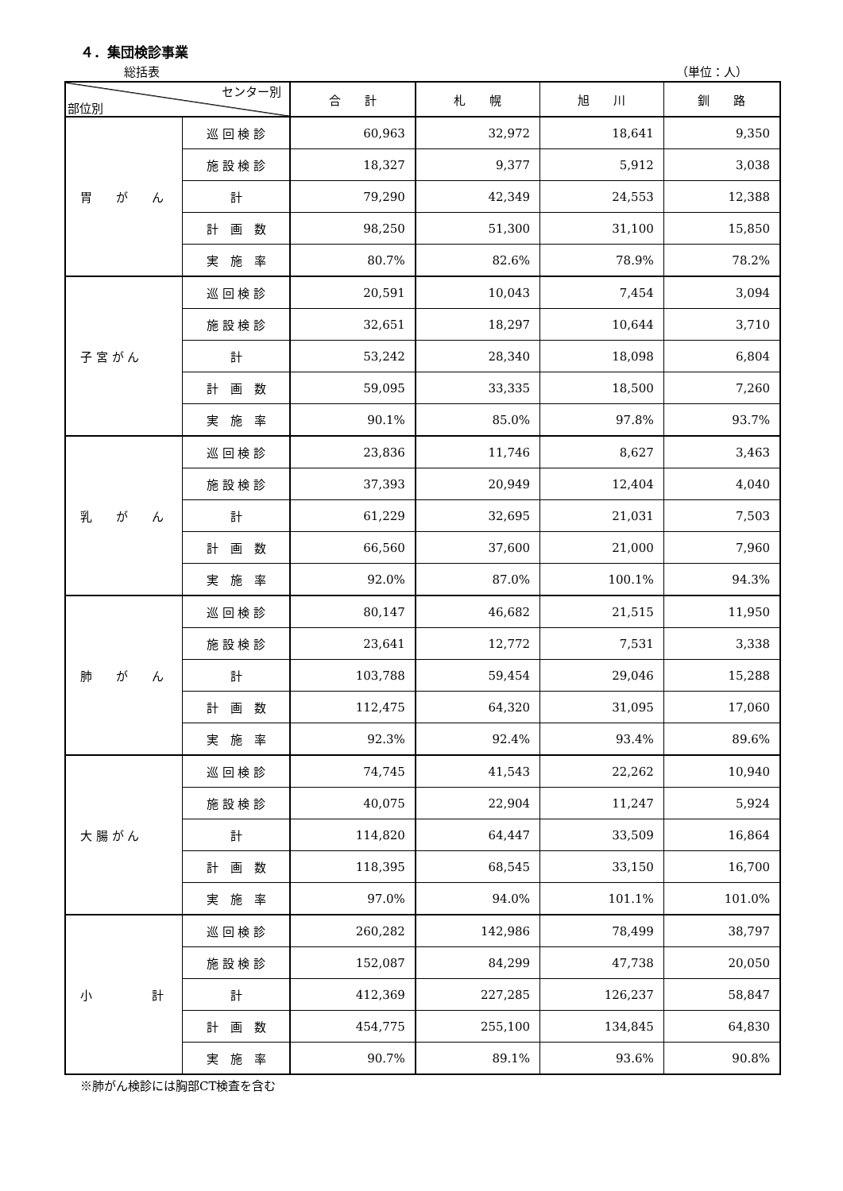４．集団検診事業
総括表 （単位：人）
| センター別 部位別 | | 合 計 | 札 幌 | 旭 川 | 釧 路 |
| --- | --- | --- | --- | --- | --- |
| 胃 が ん | 巡 回 検 診 | 60,963 | 32,972 | 18,641 | 9,350 |
| | 施 設 検 診 | 18,327 | 9,377 | 5,912 | 3,038 |
| | 計 | 79,290 | 42,349 | 24,553 | 12,388 |
| | 計 画 数 | 98,250 | 51,300 | 31,100 | 15,850 |
| | 実 施 率 | 80.7% | 82.6% | 78.9% | 78.2% |
| 子 宮 が ん | 巡 回 検 診 | 20,591 | 10,043 | 7,454 | 3,094 |
| | 施 設 検 診 | 32,651 | 18,297 | 10,644 | 3,710 |
| | 計 | 53,242 | 28,340 | 18,098 | 6,804 |
| | 計 画 数 | 59,095 | 33,335 | 18,500 | 7,260 |
| | 実 施 率 | 90.1% | 85.0% | 97.8% | 93.7% |
| 乳 が ん | 巡 回 検 診 | 23,836 | 11,746 | 8,627 | 3,463 |
| | 施 設 検 診 | 37,393 | 20,949 | 12,404 | 4,040 |
| | 計 | 61,229 | 32,695 | 21,031 | 7,503 |
| | 計 画 数 | 66,560 | 37,600 | 21,000 | 7,960 |
| | 実 施 率 | 92.0% | 87.0% | 100.1% | 94.3% |
| 肺 が ん | 巡 回 検 診 | 80,147 | 46,682 | 21,515 | 11,950 |
| | 施 設 検 診 | 23,641 | 12,772 | 7,531 | 3,338 |
| | 計 | 103,788 | 59,454 | 29,046 | 15,288 |
| | 計 画 数 | 112,475 | 64,320 | 31,095 | 17,060 |
| | 実 施 率 | 92.3% | 92.4% | 93.4% | 89.6% |
| 大 腸 が ん | 巡 回 検 診 | 74,745 | 41,543 | 22,262 | 10,940 |
| | 施 設 検 診 | 40,075 | 22,904 | 11,247 | 5,924 |
| | 計 | 114,820 | 64,447 | 33,509 | 16,864 |
| | 計 画 数 | 118,395 | 68,545 | 33,150 | 16,700 |
| | 実 施 率 | 97.0% | 94.0% | 101.1% | 101.0% |
| 小 計 | 巡 回 検 診 | 260,282 | 142,986 | 78,499 | 38,797 |
| | 施 設 検 診 | 152,087 | 84,299 | 47,738 | 20,050 |
| | 計 | 412,369 | 227,285 | 126,237 | 58,847 |
| | 計 画 数 | 454,775 | 255,100 | 134,845 | 64,830 |
| | 実 施 率 | 90.7% | 89.1% | 93.6% | 90.8% |
※肺がん検診には胸部CT検査を含む